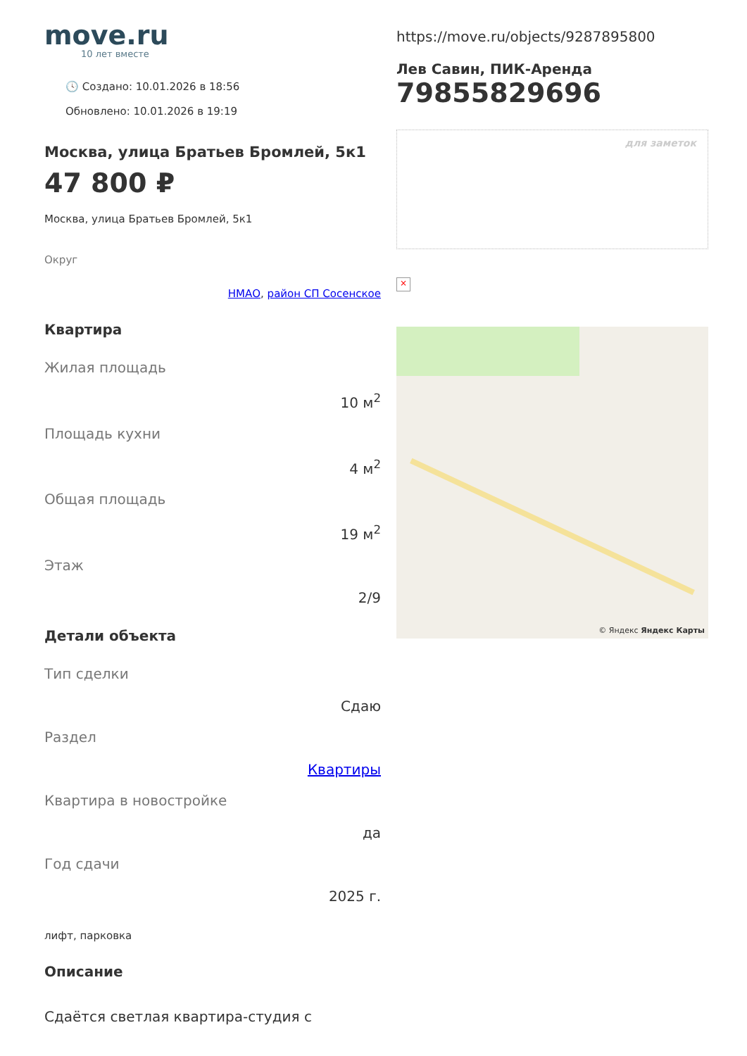move.ru
10 лет вместе
🕓 Создано: 10.01.2026 в 18:56
Обновлено: 10.01.2026 в 19:19
Москва, улица Братьев Бромлей, 5к1
47 800 ₽
Москва, улица Братьев Бромлей, 5к1
Округ
НМАО, район СП Сосенское
Квартира
Жилая площадь
10 м<sup>2</sup>
Площадь кухни
4 м<sup>2</sup>
Общая площадь
19 м<sup>2</sup>
Этаж
2/9
Детали объекта
Тип сделки
Сдаю
Раздел
Квартиры
Квартира в новостройке
да
Год сдачи
2025 г.
лифт, парковка
Описание
Сдаётся светлая квартира-студия с
https://move.ru/objects/9287895800
Лев Савин, ПИК-Аренда
79855829696
для заметок
×
© Яндекс Яндекс Карты